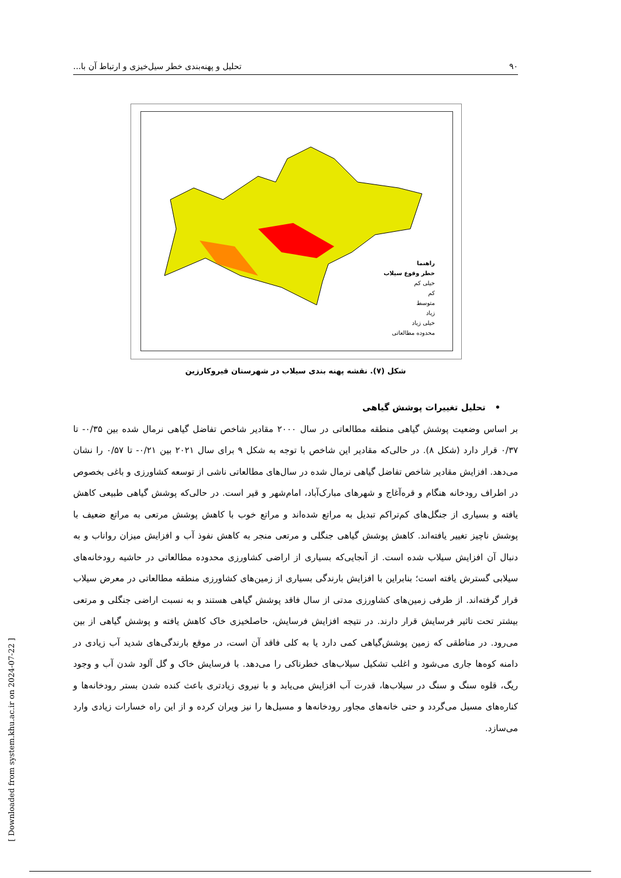۹۰ تحلیل و پهنه‌بندی خطر سیل‌خیزی و ارتباط آن با...
راهنما
خطر وقوع سیلاب
خیلی کم
کم
متوسط
زیاد
خیلی زیاد
محدوده مطالعاتی
شکل (۷). نقشه پهنه بندی سیلاب در شهرستان قیروکارزین
• تحلیل تغییرات پوشش گیاهی
بر اساس وضعیت پوشش گیاهی منطقه مطالعاتی در سال ۲۰۰۰ مقادیر شاخص تفاضل گیاهی نرمال شده بین ۰/۳۵- تا ۰/۳۷ قرار دارد (شکل ۸). در حالی‌که مقادیر این شاخص با توجه به شکل ۹ برای سال ۲۰۲۱ بین ۰/۲۱- تا ۰/۵۷ را نشان می‌دهد. افزایش مقادیر شاخص تفاضل گیاهی نرمال شده در سال‌های مطالعاتی ناشی از توسعه کشاورزی و باغی بخصوص در اطراف رودخانه هنگام و قره‌آغاج و شهرهای مبارک‌آباد، امام‌شهر و قیر است. در حالی‌که پوشش گیاهی طبیعی کاهش یافته و بسیاری از جنگل‌های کم‌تراکم تبدیل به مراتع شده‌اند و مراتع خوب با کاهش پوشش مرتعی به مراتع ضعیف با پوشش ناچیز تغییر یافته‌اند. کاهش پوشش گیاهی جنگلی و مرتعی منجر به کاهش نفوذ آب و افزایش میزان رواناب و به دنبال آن افزایش سیلاب شده است. از آنجایی‌که بسیاری از اراضی کشاورزی محدوده مطالعاتی در حاشیه رودخانه‌های سیلابی گسترش یافته است؛ بنابراین با افزایش بارندگی بسیاری از زمین‌های کشاورزی منطقه مطالعاتی در معرض سیلاب قرار گرفته‌اند. از طرفی زمین‌های کشاورزی مدتی از سال فاقد پوشش گیاهی هستند و به نسبت اراضی جنگلی و مرتعی بیشتر تحت تاثیر فرسایش قرار دارند. در نتیجه افزایش فرسایش، حاصلخیزی خاک کاهش یافته و پوشش گیاهی از بین می‌رود. در مناطقی که زمین پوشش‌گیاهی کمی دارد یا به کلی فاقد آن است، در موقع بارندگی‌های شدید آب زیادی در دامنه کوه‌ها جاری می‌شود و اغلب تشکیل سیلاب‌های خطرناکی را می‌دهد. با فرسایش خاک و گل آلود شدن آب و وجود ریگ، قلوه سنگ و سنگ در سیلاب‌ها، قدرت آب افزایش می‌یابد و با نیروی زیادتری باعث کنده شدن بستر رودخانه‌ها و کناره‌های مسیل می‌گردد و حتی خانه‌های مجاور رودخانه‌ها و مسیل‌ها را نیز ویران کرده و از این راه خسارات زیادی وارد می‌سازد.
[ Downloaded from system.khu.ac.ir on 2024-07-22 ]